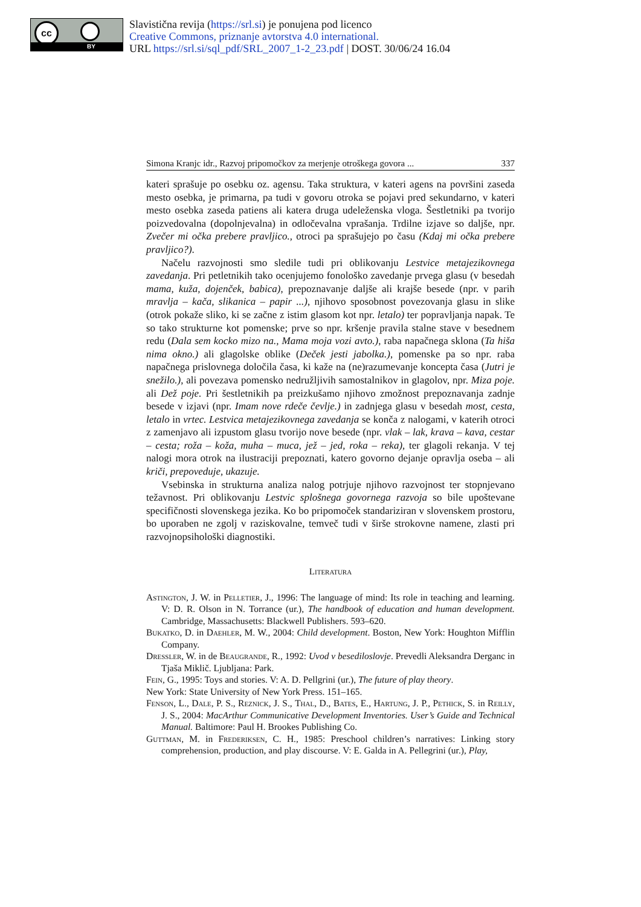cc
BY
Slavistična revija (https://srl.si) je ponujena pod licenco
Creative Commons, priznanje avtorstva 4.0 international.
URL https://srl.si/sql_pdf/SRL_2007_1-2_23.pdf | DOST. 30/06/24 16.04
Simona Kranjc idr., Razvoj pripomočkov za merjenje otroškega govora ... 337
kateri sprašuje po osebku oz. agensu. Taka struktura, v kateri agens na površini zaseda mesto osebka, je primarna, pa tudi v govoru otroka se pojavi pred sekundarno, v kateri mesto osebka zaseda patiens ali katera druga udeleženska vloga. Šestletniki pa tvorijo poizvedovalna (dopolnjevalna) in odločevalna vprašanja. Trdilne izjave so daljše, npr. Zvečer mi očka prebere pravljico., otroci pa sprašujejo po času (Kdaj mi očka prebere pravljico?).
Načelu razvojnosti smo sledile tudi pri oblikovanju Lestvice metajezikovnega zavedanja. Pri petletnikih tako ocenjujemo fonološko zavedanje prvega glasu (v besedah mama, kuža, dojenček, babica), prepoznavanje daljše ali krajše besede (npr. v parih mravlja – kača, slikanica – papir ...), njihovo sposobnost povezovanja glasu in slike (otrok pokaže sliko, ki se začne z istim glasom kot npr. letalo) ter popravljanja napak. Te so tako strukturne kot pomenske; prve so npr. kršenje pravila stalne stave v besednem redu (Dala sem kocko mizo na., Mama moja vozi avto.), raba napačnega sklona (Ta hiša nima okno.) ali glagolske oblike (Deček jesti jabolka.), pomenske pa so npr. raba napačnega prislovnega določila časa, ki kaže na (ne)razumevanje koncepta časa (Jutri je snežilo.), ali povezava pomensko nedružljivih samostalnikov in glagolov, npr. Miza poje. ali Dež poje. Pri šestletnikih pa preizkušamo njihovo zmožnost prepoznavanja zadnje besede v izjavi (npr. Imam nove rdeče čevlje.) in zadnjega glasu v besedah most, cesta, letalo in vrtec. Lestvica metajezikovnega zavedanja se konča z nalogami, v katerih otroci z zamenjavo ali izpustom glasu tvorijo nove besede (npr. vlak – lak, krava – kava, cestar – cesta; roža – koža, muha – muca, jež – jed, roka – reka), ter glagoli rekanja. V tej nalogi mora otrok na ilustraciji prepoznati, katero govorno dejanje opravlja oseba – ali kriči, prepoveduje, ukazuje.
Vsebinska in strukturna analiza nalog potrjuje njihovo razvojnost ter stopnjevano težavnost. Pri oblikovanju Lestvic splošnega govornega razvoja so bile upoštevane specifičnosti slovenskega jezika. Ko bo pripomoček standariziran v slovenskem prostoru, bo uporaben ne zgolj v raziskovalne, temveč tudi v širše strokovne namene, zlasti pri razvojnopsihološki diagnostiki.
Literatura
Astington, J. W. in Pelletier, J., 1996: The language of mind: Its role in teaching and learning. V: D. R. Olson in N. Torrance (ur.), The handbook of education and human development. Cambridge, Massachusetts: Blackwell Publishers. 593–620.
Bukatko, D. in Daehler, M. W., 2004: Child development. Boston, New York: Houghton Mifflin Company.
Dressler, W. in de Beaugrande, R., 1992: Uvod v besediloslovje. Prevedli Aleksandra Derganc in Tjaša Miklič. Ljubljana: Park.
Fein, G., 1995: Toys and stories. V: A. D. Pellgrini (ur.), The future of play theory.
New York: State University of New York Press. 151–165.
Fenson, L., Dale, P. S., Reznick, J. S., Thal, D., Bates, E., Hartung, J. P., Pethick, S. in Reilly, J. S., 2004: MacArthur Communicative Development Inventories. User’s Guide and Technical Manual. Baltimore: Paul H. Brookes Publishing Co.
Guttman, M. in Frederiksen, C. H., 1985: Preschool children’s narratives: Linking story comprehension, production, and play discourse. V: E. Galda in A. Pellegrini (ur.), Play,